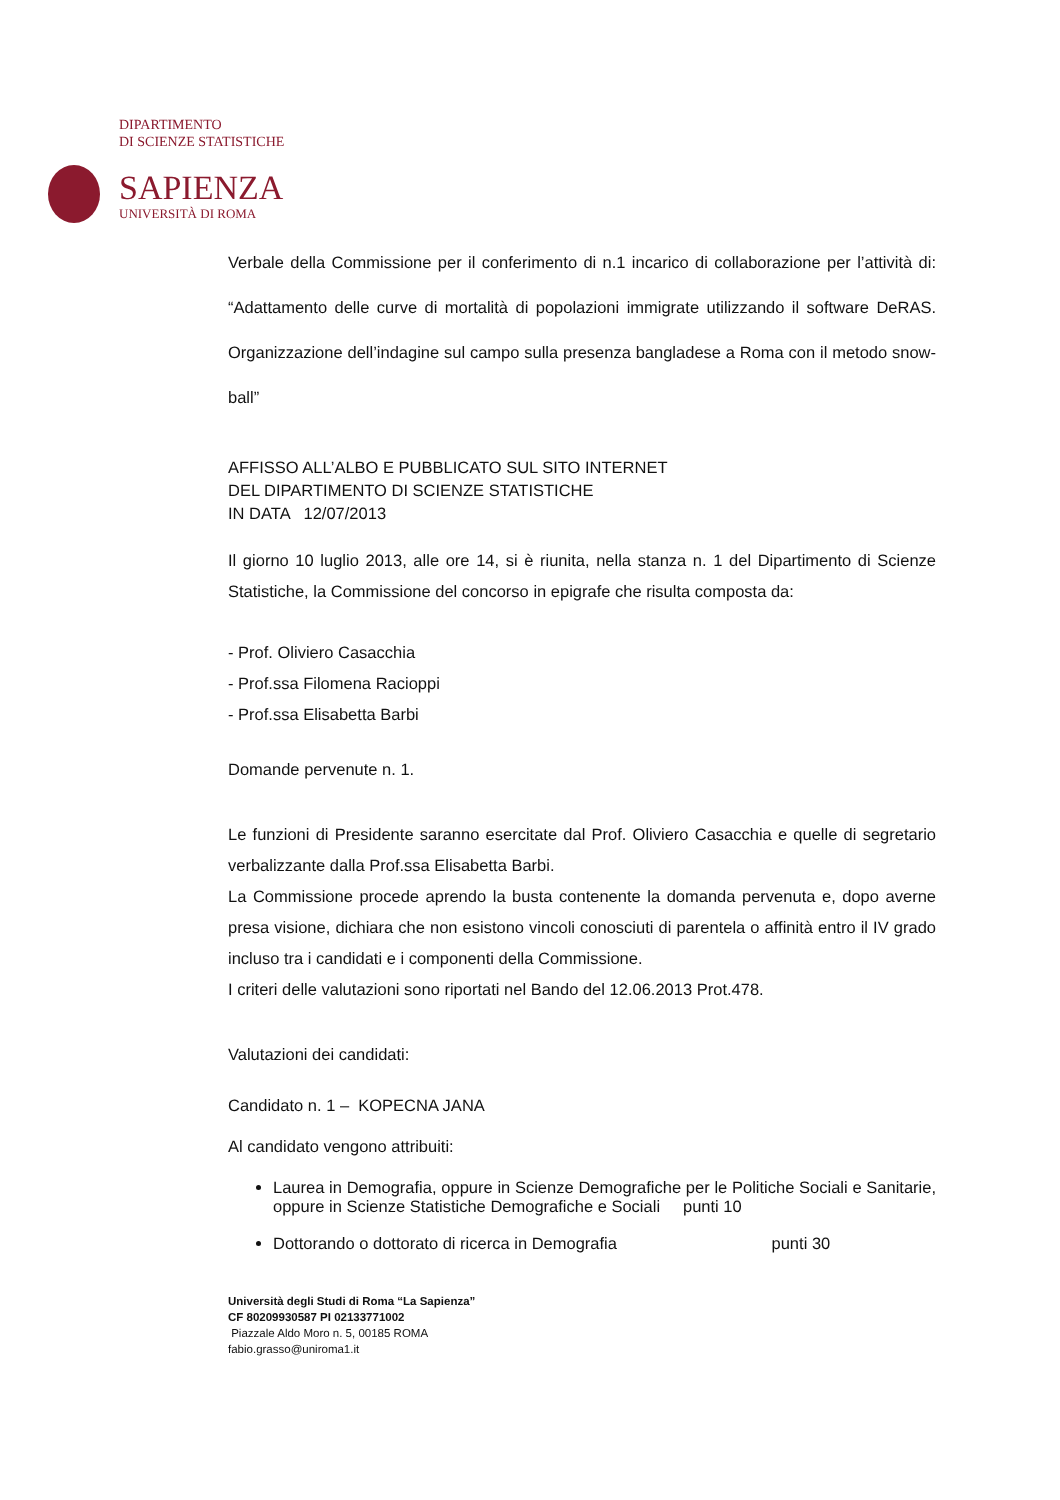DIPARTIMENTO
DI SCIENZE STATISTICHE
SAPIENZA
UNIVERSITÀ DI ROMA
Verbale della Commissione per il conferimento di n.1 incarico di collaborazione per l’attività di: “Adattamento delle curve di mortalità di popolazioni immigrate utilizzando il software DeRAS. Organizzazione dell’indagine sul campo sulla presenza bangladese a Roma con il metodo snow-ball”
AFFISSO ALL’ALBO E PUBBLICATO SUL SITO INTERNET
DEL DIPARTIMENTO DI SCIENZE STATISTICHE
IN DATA 12/07/2013
Il giorno 10 luglio 2013, alle ore 14, si è riunita, nella stanza n. 1 del Dipartimento di Scienze Statistiche, la Commissione del concorso in epigrafe che risulta composta da:
- Prof. Oliviero Casacchia
- Prof.ssa Filomena Racioppi
- Prof.ssa Elisabetta Barbi
Domande pervenute n. 1.
Le funzioni di Presidente saranno esercitate dal Prof. Oliviero Casacchia e quelle di segretario verbalizzante dalla Prof.ssa Elisabetta Barbi.
La Commissione procede aprendo la busta contenente la domanda pervenuta e, dopo averne presa visione, dichiara che non esistono vincoli conosciuti di parentela o affinità entro il IV grado incluso tra i candidati e i componenti della Commissione.
I criteri delle valutazioni sono riportati nel Bando del 12.06.2013 Prot.478.
Valutazioni dei candidati:
Candidato n. 1 – KOPECNA JANA
Al candidato vengono attribuiti:
Laurea in Demografia, oppure in Scienze Demografiche per le Politiche Sociali e Sanitarie, oppure in Scienze Statistiche Demografiche e Sociali punti 10
Dottorando o dottorato di ricerca in Demografia punti 30
Università degli Studi di Roma “La Sapienza”
CF 80209930587 PI 02133771002
Piazzale Aldo Moro n. 5, 00185 ROMA
fabio.grasso@uniroma1.it